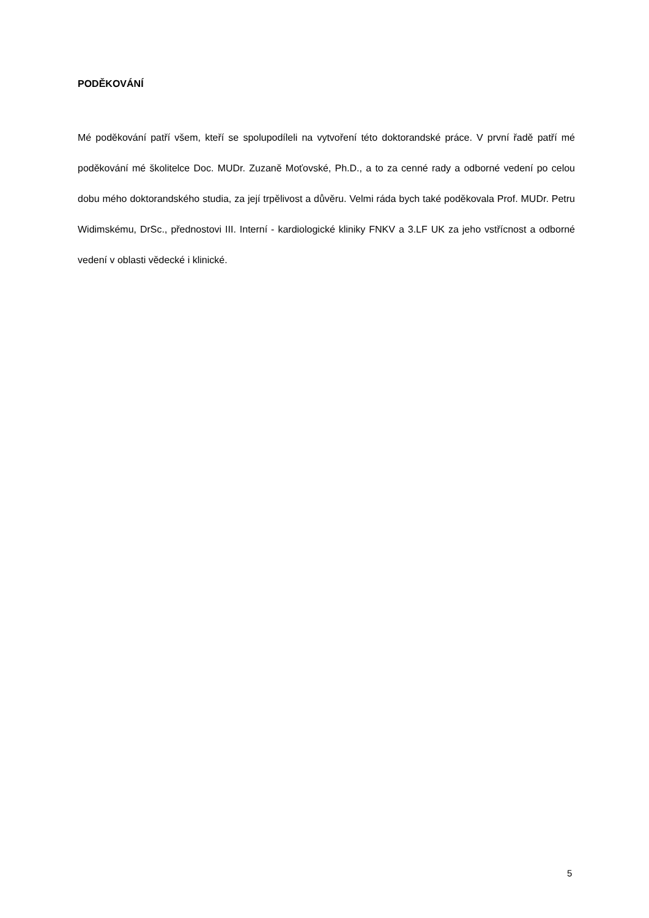PODĚKOVÁNÍ
Mé poděkování patří všem, kteří se spolupodíleli na vytvoření této doktorandské práce. V první řadě patří mé poděkování mé školitelce Doc. MUDr. Zuzaně Moťovské, Ph.D., a to za cenné rady a odborné vedení po celou dobu mého doktorandského studia, za její trpělivost a důvěru. Velmi ráda bych také poděkovala Prof. MUDr. Petru Widimskému, DrSc., přednostovi III. Interní - kardiologické kliniky FNKV a 3.LF UK za jeho vstřícnost a odborné vedení v oblasti vědecké i klinické.
5